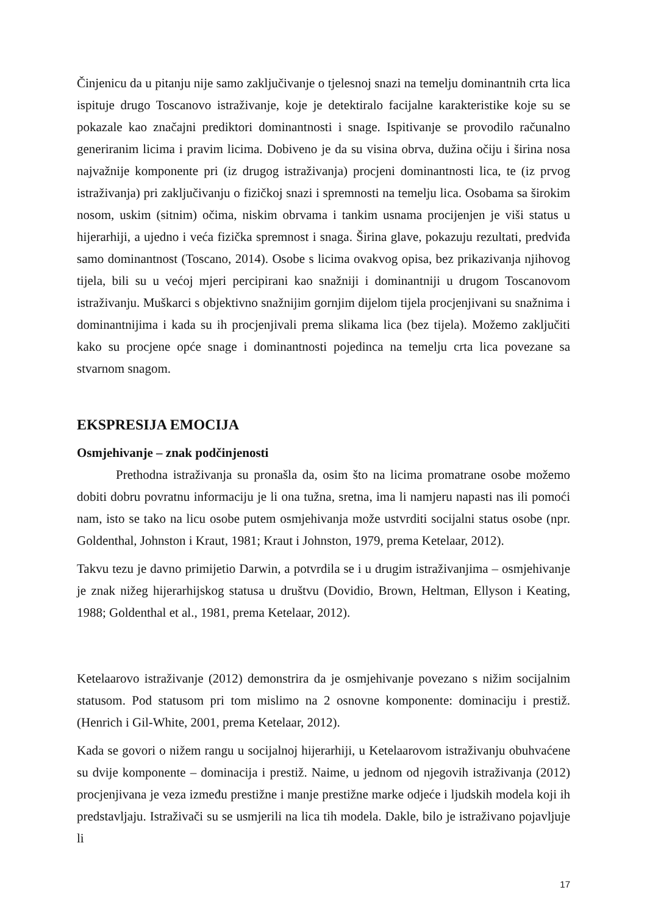Činjenicu da u pitanju nije samo zaključivanje o tjelesnoj snazi na temelju dominantnih crta lica ispituje drugo Toscanovo istraživanje, koje je detektiralo facijalne karakteristike koje su se pokazale kao značajni prediktori dominantnosti i snage. Ispitivanje se provodilo računalno generiranim licima i pravim licima. Dobiveno je da su visina obrva, dužina očiju i širina nosa najvažnije komponente pri (iz drugog istraživanja) procjeni dominantnosti lica, te (iz prvog istraživanja) pri zaključivanju o fizičkoj snazi i spremnosti na temelju lica. Osobama sa širokim nosom, uskim (sitnim) očima, niskim obrvama i tankim usnama procijenjen je viši status u hijerarhiji, a ujedno i veća fizička spremnost i snaga. Širina glave, pokazuju rezultati, predviđa samo dominantnost (Toscano, 2014). Osobe s licima ovakvog opisa, bez prikazivanja njihovog tijela, bili su u većoj mjeri percipirani kao snažniji i dominantniji u drugom Toscanovom istraživanju. Muškarci s objektivno snažnijim gornjim dijelom tijela procjenjivani su snažnima i dominantnijima i kada su ih procjenjivali prema slikama lica (bez tijela). Možemo zaključiti kako su procjene opće snage i dominantnosti pojedinca na temelju crta lica povezane sa stvarnom snagom.
EKSPRESIJA EMOCIJA
Osmjehivanje – znak podčinjenosti
Prethodna istraživanja su pronašla da, osim što na licima promatrane osobe možemo dobiti dobru povratnu informaciju je li ona tužna, sretna, ima li namjeru napasti nas ili pomoći nam, isto se tako na licu osobe putem osmjehivanja može ustvrditi socijalni status osobe (npr. Goldenthal, Johnston i Kraut, 1981; Kraut i Johnston, 1979, prema Ketelaar, 2012).
Takvu tezu je davno primijetio Darwin, a potvrdila se i u drugim istraživanjima – osmjehivanje je znak nižeg hijerarhijskog statusa u društvu (Dovidio, Brown, Heltman, Ellyson i Keating, 1988; Goldenthal et al., 1981, prema Ketelaar, 2012).
Ketelaarovo istraživanje (2012) demonstrira da je osmjehivanje povezano s nižim socijalnim statusom. Pod statusom pri tom mislimo na 2 osnovne komponente: dominaciju i prestiž. (Henrich i Gil-White, 2001, prema Ketelaar, 2012).
Kada se govori o nižem rangu u socijalnoj hijerarhiji, u Ketelaarovom istraživanju obuhvaćene su dvije komponente – dominacija i prestiž. Naime, u jednom od njegovih istraživanja (2012) procjenjivana je veza između prestižne i manje prestižne marke odjeće i ljudskih modela koji ih predstavljaju. Istraživači su se usmjerili na lica tih modela. Dakle, bilo je istraživano pojavljuje li
17